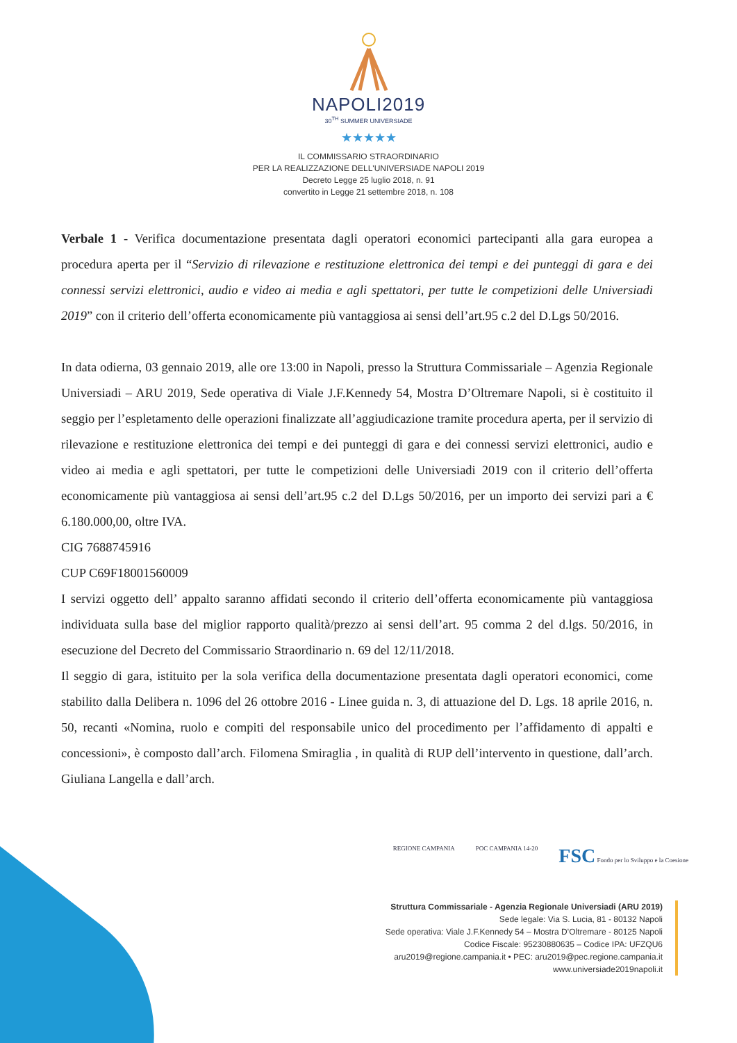NAPOLI2019
30<sup>TH</sup> SUMMER UNIVERSIADE
★★★★★
IL COMMISSARIO STRAORDINARIO
PER LA REALIZZAZIONE DELL'UNIVERSIADE NAPOLI 2019
Decreto Legge 25 luglio 2018, n. 91
convertito in Legge 21 settembre 2018, n. 108
Verbale 1 - Verifica documentazione presentata dagli operatori economici partecipanti alla gara europea a procedura aperta per il “Servizio di rilevazione e restituzione elettronica dei tempi e dei punteggi di gara e dei connessi servizi elettronici, audio e video ai media e agli spettatori, per tutte le competizioni delle Universiadi 2019” con il criterio dell’offerta economicamente più vantaggiosa ai sensi dell’art.95 c.2 del D.Lgs 50/2016.
In data odierna, 03 gennaio 2019, alle ore 13:00 in Napoli, presso la Struttura Commissariale – Agenzia Regionale Universiadi – ARU 2019, Sede operativa di Viale J.F.Kennedy 54, Mostra D’Oltremare Napoli, si è costituito il seggio per l’espletamento delle operazioni finalizzate all’aggiudicazione tramite procedura aperta, per il servizio di rilevazione e restituzione elettronica dei tempi e dei punteggi di gara e dei connessi servizi elettronici, audio e video ai media e agli spettatori, per tutte le competizioni delle Universiadi 2019 con il criterio dell’offerta economicamente più vantaggiosa ai sensi dell’art.95 c.2 del D.Lgs 50/2016, per un importo dei servizi pari a € 6.180.000,00, oltre IVA.
CIG 7688745916
CUP C69F18001560009
I servizi oggetto dell’ appalto saranno affidati secondo il criterio dell’offerta economicamente più vantaggiosa individuata sulla base del miglior rapporto qualità/prezzo ai sensi dell’art. 95 comma 2 del d.lgs. 50/2016, in esecuzione del Decreto del Commissario Straordinario n. 69 del 12/11/2018.
Il seggio di gara, istituito per la sola verifica della documentazione presentata dagli operatori economici, come stabilito dalla Delibera n. 1096 del 26 ottobre 2016 - Linee guida n. 3, di attuazione del D. Lgs. 18 aprile 2016, n. 50, recanti «Nomina, ruolo e compiti del responsabile unico del procedimento per l’affidamento di appalti e concessioni», è composto dall’arch. Filomena Smiraglia , in qualità di RUP dell’intervento in questione, dall’arch. Giuliana Langella e dall’arch.
REGIONE CAMPANIA POC CAMPANIA 14-20 FSC Fondo per lo Sviluppo e la Coesione
Struttura Commissariale - Agenzia Regionale Universiadi (ARU 2019)
Sede legale: Via S. Lucia, 81 - 80132 Napoli
Sede operativa: Viale J.F.Kennedy 54 – Mostra D’Oltremare - 80125 Napoli
Codice Fiscale: 95230880635 – Codice IPA: UFZQU6
aru2019@regione.campania.it • PEC: aru2019@pec.regione.campania.it
www.universiade2019napoli.it